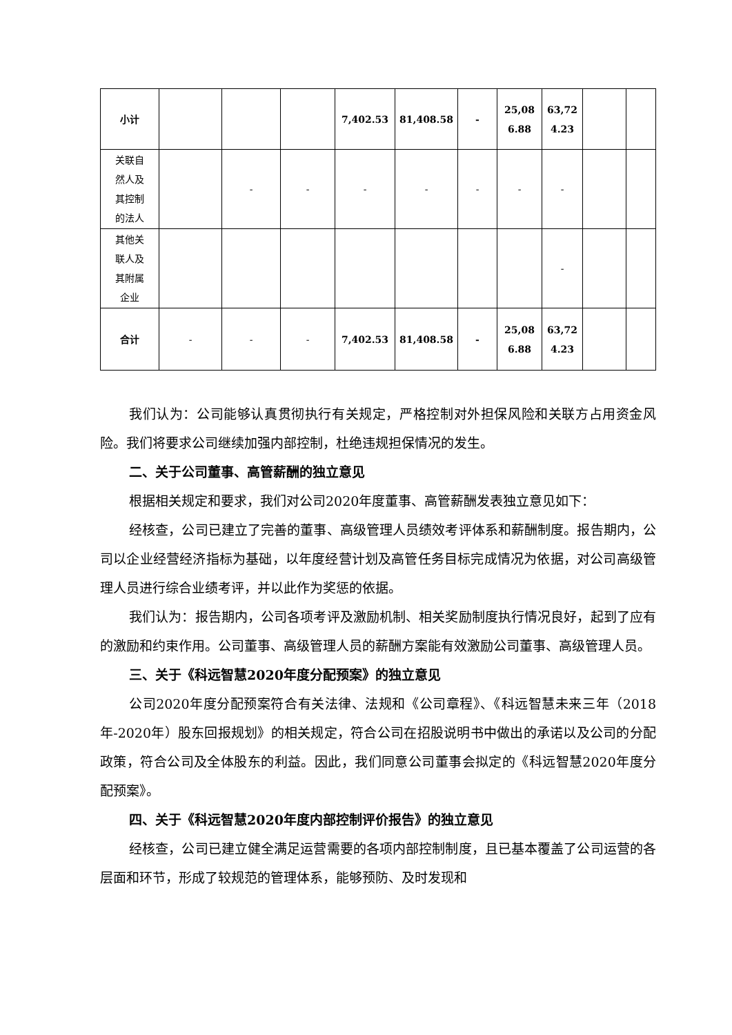| 小计 | | | | 7,402.53 | 81,408.58 | - | 25,08 6.88 | 63,72 4.23 | | |
| 关联自 然人及 其控制 的法人 | | - | - | - | - | - | - | - | | |
| 其他关 联人及 其附属 企业 | | | | | | | | - | | |
| 合计 | - | - | - | 7,402.53 | 81,408.58 | - | 25,08 6.88 | 63,72 4.23 | | |
我们认为：公司能够认真贯彻执行有关规定，严格控制对外担保风险和关联方占用资金风险。我们将要求公司继续加强内部控制，杜绝违规担保情况的发生。
二、关于公司董事、高管薪酬的独立意见
根据相关规定和要求，我们对公司2020年度董事、高管薪酬发表独立意见如下：
经核查，公司已建立了完善的董事、高级管理人员绩效考评体系和薪酬制度。报告期内，公司以企业经营经济指标为基础，以年度经营计划及高管任务目标完成情况为依据，对公司高级管理人员进行综合业绩考评，并以此作为奖惩的依据。
我们认为：报告期内，公司各项考评及激励机制、相关奖励制度执行情况良好，起到了应有的激励和约束作用。公司董事、高级管理人员的薪酬方案能有效激励公司董事、高级管理人员。
三、关于《科远智慧2020年度分配预案》的独立意见
公司2020年度分配预案符合有关法律、法规和《公司章程》、《科远智慧未来三年（2018年-2020年）股东回报规划》的相关规定，符合公司在招股说明书中做出的承诺以及公司的分配政策，符合公司及全体股东的利益。因此，我们同意公司董事会拟定的《科远智慧2020年度分配预案》。
四、关于《科远智慧2020年度内部控制评价报告》的独立意见
经核查，公司已建立健全满足运营需要的各项内部控制制度，且已基本覆盖了公司运营的各层面和环节，形成了较规范的管理体系，能够预防、及时发现和